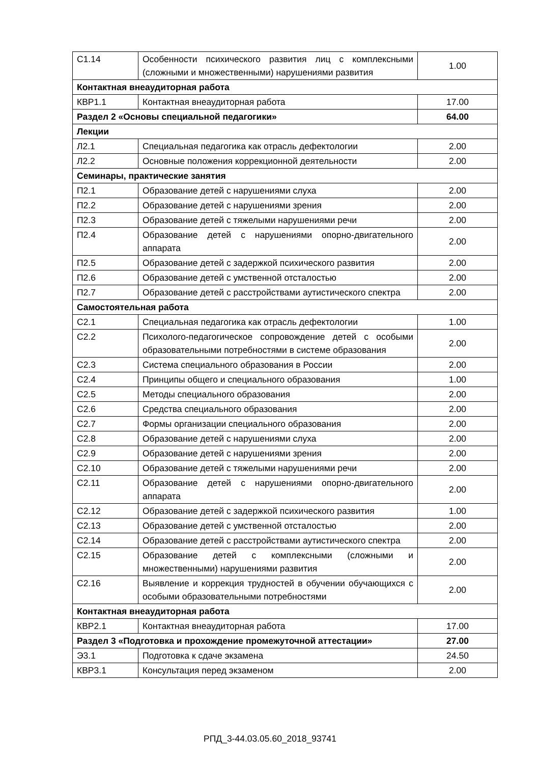| С1.14 | Особенности психического развития лиц с комплексными (сложными и множественными) нарушениями развития | 1.00 |
| Контактная внеаудиторная работа | | |
| КВР1.1 | Контактная внеаудиторная работа | 17.00 |
| Раздел 2 «Основы специальной педагогики» | | 64.00 |
| Лекции | | |
| Л2.1 | Специальная педагогика как отрасль дефектологии | 2.00 |
| Л2.2 | Основные положения коррекционной деятельности | 2.00 |
| Семинары, практические занятия | | |
| П2.1 | Образование детей с нарушениями слуха | 2.00 |
| П2.2 | Образование детей с нарушениями зрения | 2.00 |
| П2.3 | Образование детей с тяжелыми нарушениями речи | 2.00 |
| П2.4 | Образование детей с нарушениями опорно-двигательного аппарата | 2.00 |
| П2.5 | Образование детей с задержкой психического развития | 2.00 |
| П2.6 | Образование детей с умственной отсталостью | 2.00 |
| П2.7 | Образование детей с расстройствами аутистического спектра | 2.00 |
| Самостоятельная работа | | |
| С2.1 | Специальная педагогика как отрасль дефектологии | 1.00 |
| С2.2 | Психолого-педагогическое сопровождение детей с особыми образовательными потребностями в системе образования | 2.00 |
| С2.3 | Система специального образования в России | 2.00 |
| С2.4 | Принципы общего и специального образования | 1.00 |
| С2.5 | Методы специального образования | 2.00 |
| С2.6 | Средства специального образования | 2.00 |
| С2.7 | Формы организации специального образования | 2.00 |
| С2.8 | Образование детей с нарушениями слуха | 2.00 |
| С2.9 | Образование детей с нарушениями зрения | 2.00 |
| С2.10 | Образование детей с тяжелыми нарушениями речи | 2.00 |
| С2.11 | Образование детей с нарушениями опорно-двигательного аппарата | 2.00 |
| С2.12 | Образование детей с задержкой психического развития | 1.00 |
| С2.13 | Образование детей с умственной отсталостью | 2.00 |
| С2.14 | Образование детей с расстройствами аутистического спектра | 2.00 |
| С2.15 | Образование детей с комплексными (сложными и множественными) нарушениями развития | 2.00 |
| С2.16 | Выявление и коррекция трудностей в обучении обучающихся с особыми образовательными потребностями | 2.00 |
| Контактная внеаудиторная работа | | |
| КВР2.1 | Контактная внеаудиторная работа | 17.00 |
| Раздел 3 «Подготовка и прохождение промежуточной аттестации» | | 27.00 |
| Э3.1 | Подготовка к сдаче экзамена | 24.50 |
| КВР3.1 | Консультация перед экзаменом | 2.00 |
РПД_3-44.03.05.60_2018_93741